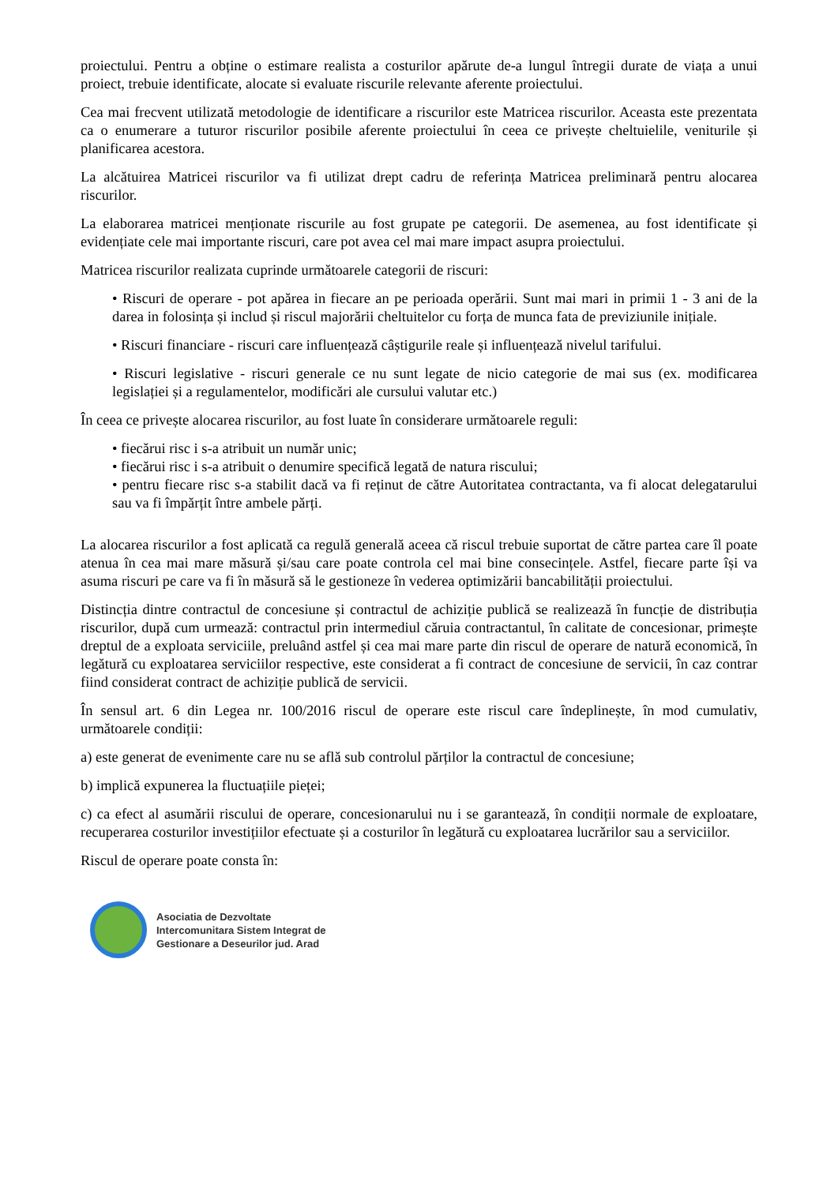proiectului. Pentru a obține o estimare realista a costurilor apărute de-a lungul întregii durate de viața a unui proiect, trebuie identificate, alocate si evaluate riscurile relevante aferente proiectului.
Cea mai frecvent utilizată metodologie de identificare a riscurilor este Matricea riscurilor. Aceasta este prezentata ca o enumerare a tuturor riscurilor posibile aferente proiectului în ceea ce privește cheltuielile, veniturile și planificarea acestora.
La alcătuirea Matricei riscurilor va fi utilizat drept cadru de referința Matricea preliminară pentru alocarea riscurilor.
La elaborarea matricei menționate riscurile au fost grupate pe categorii. De asemenea, au fost identificate și evidențiate cele mai importante riscuri, care pot avea cel mai mare impact asupra proiectului.
Matricea riscurilor realizata cuprinde următoarele categorii de riscuri:
• Riscuri de operare - pot apărea in fiecare an pe perioada operării. Sunt mai mari in primii 1 - 3 ani de la darea in folosința și includ și riscul majorării cheltuitelor cu forța de munca fata de previziunile inițiale.
• Riscuri financiare - riscuri care influențează câștigurile reale și influențează nivelul tarifului.
• Riscuri legislative - riscuri generale ce nu sunt legate de nicio categorie de mai sus (ex. modificarea legislației și a regulamentelor, modificări ale cursului valutar etc.)
În ceea ce privește alocarea riscurilor, au fost luate în considerare următoarele reguli:
• fiecărui risc i s-a atribuit un număr unic;
• fiecărui risc i s-a atribuit o denumire specifică legată de natura riscului;
• pentru fiecare risc s-a stabilit dacă va fi reținut de către Autoritatea contractanta, va fi alocat delegatarului sau va fi împărțit între ambele părți.
La alocarea riscurilor a fost aplicată ca regulă generală aceea că riscul trebuie suportat de către partea care îl poate atenua în cea mai mare măsură și/sau care poate controla cel mai bine consecințele. Astfel, fiecare parte își va asuma riscuri pe care va fi în măsură să le gestioneze în vederea optimizării bancabilității proiectului.
Distincția dintre contractul de concesiune și contractul de achiziție publică se realizează în funcție de distribuția riscurilor, după cum urmează: contractul prin intermediul căruia contractantul, în calitate de concesionar, primește dreptul de a exploata serviciile, preluând astfel și cea mai mare parte din riscul de operare de natură economică, în legătură cu exploatarea serviciilor respective, este considerat a fi contract de concesiune de servicii, în caz contrar fiind considerat contract de achiziție publică de servicii.
În sensul art. 6 din Legea nr. 100/2016 riscul de operare este riscul care îndeplinește, în mod cumulativ, următoarele condiții:
a) este generat de evenimente care nu se află sub controlul părților la contractul de concesiune;
b) implică expunerea la fluctuațiile pieței;
c) ca efect al asumării riscului de operare, concesionarului nu i se garantează, în condiții normale de exploatare, recuperarea costurilor investițiilor efectuate și a costurilor în legătură cu exploatarea lucrărilor sau a serviciilor.
Riscul de operare poate consta în:
Asociatia de Dezvoltate
Intercomunitara Sistem Integrat de
Gestionare a Deseurilor jud. Arad